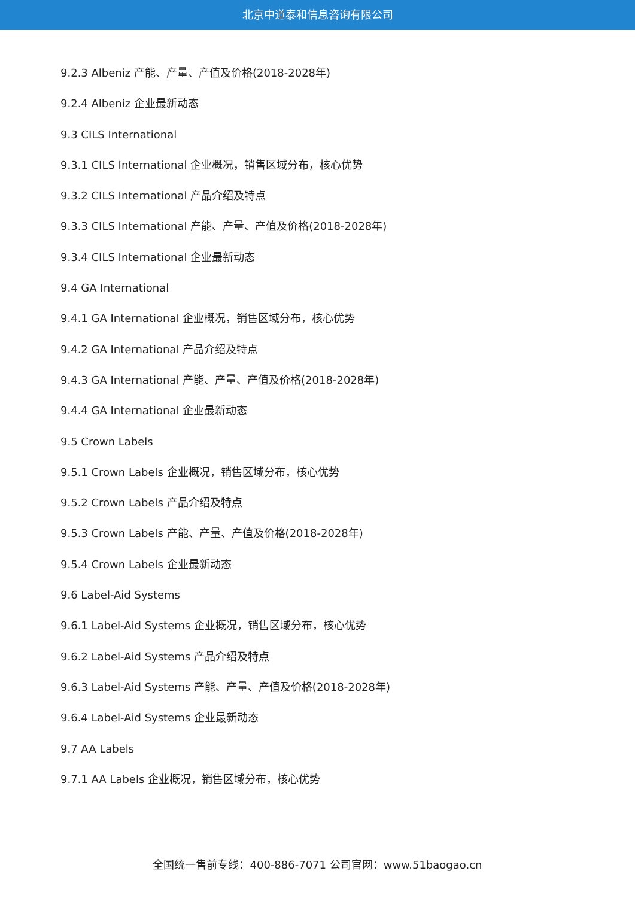北京中道泰和信息咨询有限公司
9.2.3 Albeniz 产能、产量、产值及价格(2018-2028年)
9.2.4 Albeniz 企业最新动态
9.3 CILS International
9.3.1 CILS International 企业概况，销售区域分布，核心优势
9.3.2 CILS International 产品介绍及特点
9.3.3 CILS International 产能、产量、产值及价格(2018-2028年)
9.3.4 CILS International 企业最新动态
9.4 GA International
9.4.1 GA International 企业概况，销售区域分布，核心优势
9.4.2 GA International 产品介绍及特点
9.4.3 GA International 产能、产量、产值及价格(2018-2028年)
9.4.4 GA International 企业最新动态
9.5 Crown Labels
9.5.1 Crown Labels 企业概况，销售区域分布，核心优势
9.5.2 Crown Labels 产品介绍及特点
9.5.3 Crown Labels 产能、产量、产值及价格(2018-2028年)
9.5.4 Crown Labels 企业最新动态
9.6 Label-Aid Systems
9.6.1 Label-Aid Systems 企业概况，销售区域分布，核心优势
9.6.2 Label-Aid Systems 产品介绍及特点
9.6.3 Label-Aid Systems 产能、产量、产值及价格(2018-2028年)
9.6.4 Label-Aid Systems 企业最新动态
9.7 AA Labels
9.7.1 AA Labels 企业概况，销售区域分布，核心优势
全国统一售前专线：400-886-7071 公司官网：www.51baogao.cn